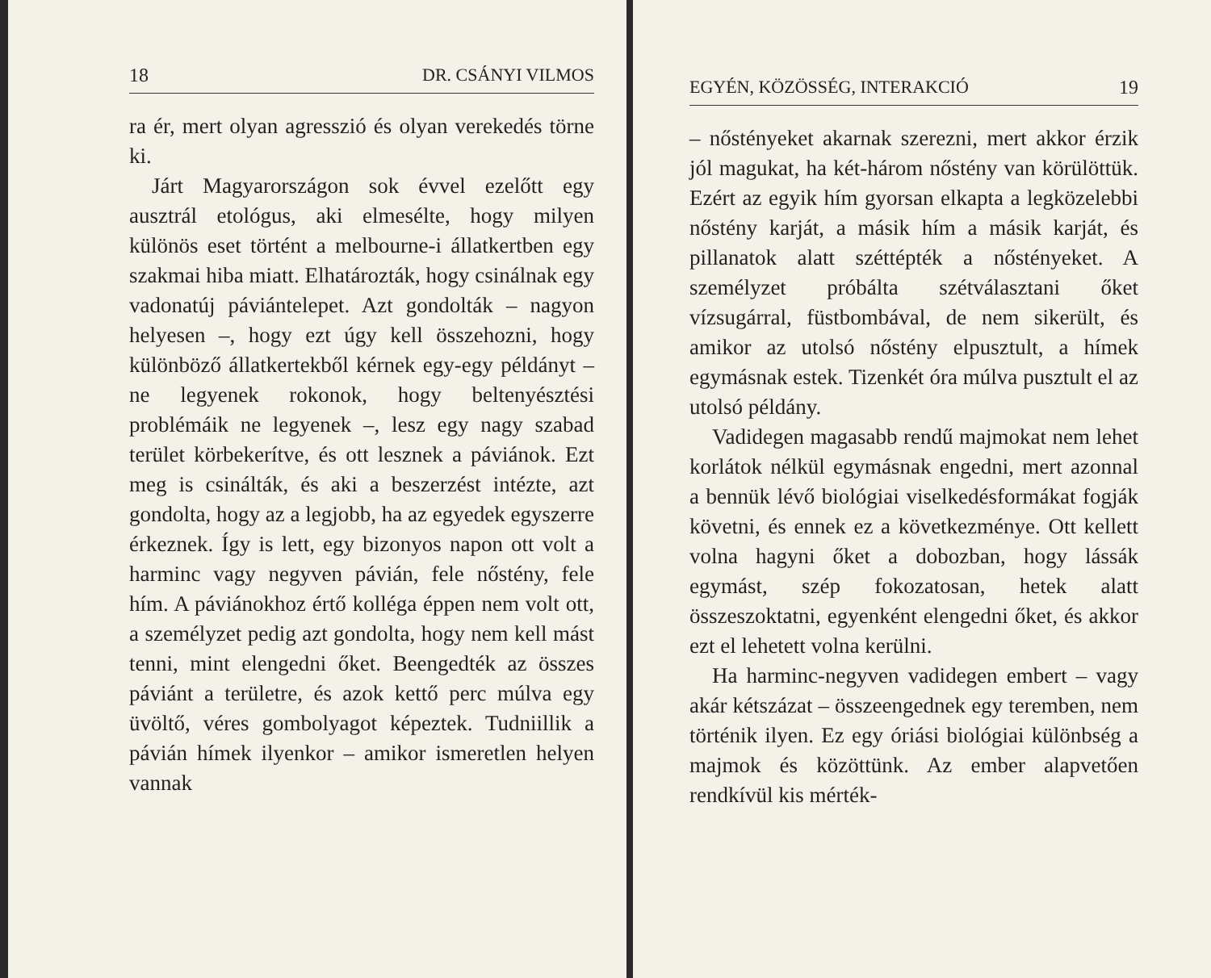18 DR. CSÁNYI VILMOS
ra ér, mert olyan agresszió és olyan vereke­dés törne ki.
Járt Magyarországon sok évvel ezelőtt egy ausztrál etológus, aki elmesélte, hogy milyen különös eset történt a melbourne-i állat­kertben egy szakmai hiba miatt. Elhatároz­ták, hogy csinálnak egy vadonatúj páviántele­pet. Azt gondolták – nagyon helyesen –, hogy ezt úgy kell összehozni, hogy különböző ál­latkertekből kérnek egy-egy példányt – ne legyenek rokonok, hogy beltenyésztési problémáik ne legyenek –, lesz egy nagy sza­bad terület körbekerítve, és ott lesznek a pá­viánok. Ezt meg is csinálták, és aki a beszer­zést intézte, azt gondolta, hogy az a legjobb, ha az egyedek egyszerre érkeznek. Így is lett, egy bizonyos napon ott volt a harminc vagy negyven pávián, fele nőstény, fele hím. A pá­viánokhoz értő kolléga éppen nem volt ott, a személyzet pedig azt gondolta, hogy nem kell mást tenni, mint elengedni őket. Been­gedték az összes páviánt a területre, és azok kettő perc múlva egy üvöltő, véres gombo­lyagot képeztek. Tudniillik a pávián hímek ilyenkor – amikor ismeretlen helyen vannak
EGYÉN, KÖZÖSSÉG, INTERAKCIÓ 19
– nőstényeket akarnak szerezni, mert akkor érzik jól magukat, ha két-három nőstény van körülöttük. Ezért az egyik hím gyorsan elkapta a legközelebbi nőstény karját, a má­sik hím a másik karját, és pillanatok alatt széttépték a nőstényeket. A személyzet pró­bálta szétválasztani őket vízsugárral, füst­bombával, de nem sikerült, és amikor az utolsó nőstény elpusztult, a hímek egymás­nak estek. Tizenkét óra múlva pusztult el az utolsó példány.
Vadidegen magasabb rendű majmokat nem lehet korlátok nélkül egymásnak en­gedni, mert azonnal a bennük lévő biológiai viselkedésformákat fogják követni, és ennek ez a következménye. Ott kellett volna hagy­ni őket a dobozban, hogy lássák egymást, szép fokozatosan, hetek alatt összeszoktatni, egyenként elengedni őket, és akkor ezt el lehetett volna kerülni.
Ha harminc-negyven vadidegen embert – vagy akár kétszázat – összeengednek egy teremben, nem történik ilyen. Ez egy óriási biológiai különbség a majmok és közöttünk. Az ember alapvetően rendkívül kis mérték-